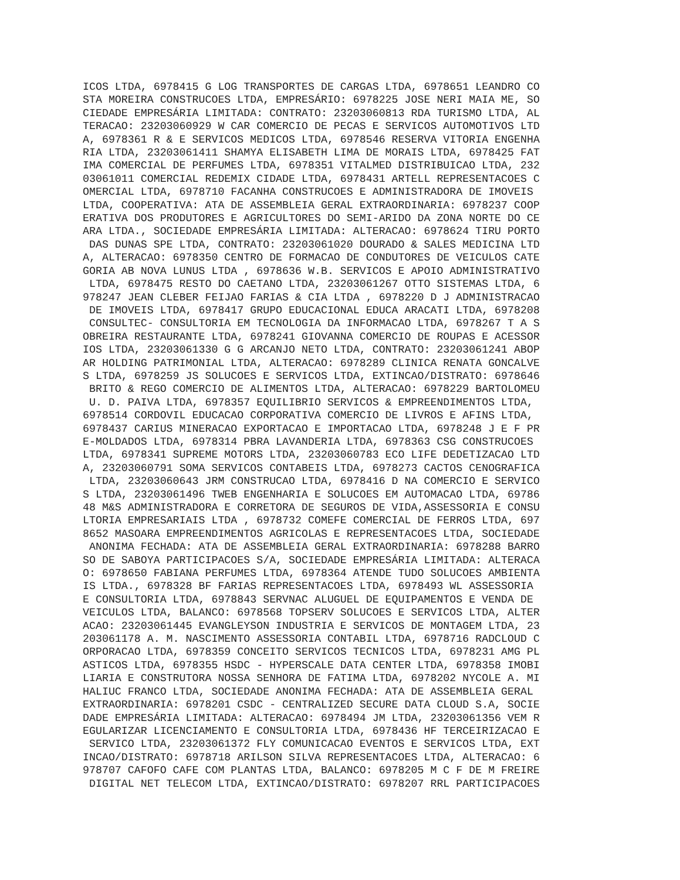ICOS LTDA, 6978415 G LOG TRANSPORTES DE CARGAS LTDA, 6978651 LEANDRO CO
STA MOREIRA CONSTRUCOES LTDA, EMPRESÁRIO: 6978225 JOSE NERI MAIA ME, SO
CIEDADE EMPRESÁRIA LIMITADA: CONTRATO: 23203060813 RDA TURISMO LTDA, AL
TERACAO: 23203060929 W CAR COMERCIO DE PECAS E SERVICOS AUTOMOTIVOS LTD
A, 6978361 R & E SERVICOS MEDICOS LTDA, 6978546 RESERVA VITORIA ENGENHA
RIA LTDA, 23203061411 SHAMYA ELISABETH LIMA DE MORAIS LTDA, 6978425 FAT
IMA COMERCIAL DE PERFUMES LTDA, 6978351 VITALMED DISTRIBUICAO LTDA, 232
03061011 COMERCIAL REDEMIX CIDADE LTDA, 6978431 ARTELL REPRESENTACOES C
OMERCIAL LTDA, 6978710 FACANHA CONSTRUCOES E ADMINISTRADORA DE IMOVEIS 
LTDA, COOPERATIVA: ATA DE ASSEMBLEIA GERAL EXTRAORDINARIA: 6978237 COOP
ERATIVA DOS PRODUTORES E AGRICULTORES DO SEMI-ARIDO DA ZONA NORTE DO CE
ARA LTDA., SOCIEDADE EMPRESÁRIA LIMITADA: ALTERACAO: 6978624 TIRU PORTO
 DAS DUNAS SPE LTDA, CONTRATO: 23203061020 DOURADO & SALES MEDICINA LTD
A, ALTERACAO: 6978350 CENTRO DE FORMACAO DE CONDUTORES DE VEICULOS CATE
GORIA AB NOVA LUNUS LTDA , 6978636 W.B. SERVICOS E APOIO ADMINISTRATIVO
 LTDA, 6978475 RESTO DO CAETANO LTDA, 23203061267 OTTO SISTEMAS LTDA, 6
978247 JEAN CLEBER FEIJAO FARIAS & CIA LTDA , 6978220 D J ADMINISTRACAO
 DE IMOVEIS LTDA, 6978417 GRUPO EDUCACIONAL EDUCA ARACATI LTDA, 6978208
 CONSULTEC- CONSULTORIA EM TECNOLOGIA DA INFORMACAO LTDA, 6978267 T A S
OBREIRA RESTAURANTE LTDA, 6978241 GIOVANNA COMERCIO DE ROUPAS E ACESSOR
IOS LTDA, 23203061330 G G ARCANJO NETO LTDA, CONTRATO: 23203061241 ABOP
AR HOLDING PATRIMONIAL LTDA, ALTERACAO: 6978289 CLINICA RENATA GONCALVE
S LTDA, 6978259 JS SOLUCOES E SERVICOS LTDA, EXTINCAO/DISTRATO: 6978646
 BRITO & REGO COMERCIO DE ALIMENTOS LTDA, ALTERACAO: 6978229 BARTOLOMEU
 U. D. PAIVA LTDA, 6978357 EQUILIBRIO SERVICOS & EMPREENDIMENTOS LTDA,
6978514 CORDOVIL EDUCACAO CORPORATIVA COMERCIO DE LIVROS E AFINS LTDA,
6978437 CARIUS MINERACAO EXPORTACAO E IMPORTACAO LTDA, 6978248 J E F PR
E-MOLDADOS LTDA, 6978314 PBRA LAVANDERIA LTDA, 6978363 CSG CONSTRUCOES 
LTDA, 6978341 SUPREME MOTORS LTDA, 23203060783 ECO LIFE DEDETIZACAO LTD
A, 23203060791 SOMA SERVICOS CONTABEIS LTDA, 6978273 CACTOS CENOGRAFICA
 LTDA, 23203060643 JRM CONSTRUCAO LTDA, 6978416 D NA COMERCIO E SERVICO
S LTDA, 23203061496 TWEB ENGENHARIA E SOLUCOES EM AUTOMACAO LTDA, 69786
48 M&S ADMINISTRADORA E CORRETORA DE SEGUROS DE VIDA,ASSESSORIA E CONSU
LTORIA EMPRESARIAIS LTDA , 6978732 COMEFE COMERCIAL DE FERROS LTDA, 697
8652 MASOARA EMPREENDIMENTOS AGRICOLAS E REPRESENTACOES LTDA, SOCIEDADE
 ANONIMA FECHADA: ATA DE ASSEMBLEIA GERAL EXTRAORDINARIA: 6978288 BARRO
SO DE SABOYA PARTICIPACOES S/A, SOCIEDADE EMPRESÁRIA LIMITADA: ALTERACA
O: 6978650 FABIANA PERFUMES LTDA, 6978364 ATENDE TUDO SOLUCOES AMBIENTA
IS LTDA., 6978328 BF FARIAS REPRESENTACOES LTDA, 6978493 WL ASSESSORIA 
E CONSULTORIA LTDA, 6978843 SERVNAC ALUGUEL DE EQUIPAMENTOS E VENDA DE 
VEICULOS LTDA, BALANCO: 6978568 TOPSERV SOLUCOES E SERVICOS LTDA, ALTER
ACAO: 23203061445 EVANGLEYSON INDUSTRIA E SERVICOS DE MONTAGEM LTDA, 23
203061178 A. M. NASCIMENTO ASSESSORIA CONTABIL LTDA, 6978716 RADCLOUD C
ORPORACAO LTDA, 6978359 CONCEITO SERVICOS TECNICOS LTDA, 6978231 AMG PL
ASTICOS LTDA, 6978355 HSDC - HYPERSCALE DATA CENTER LTDA, 6978358 IMOBI
LIARIA E CONSTRUTORA NOSSA SENHORA DE FATIMA LTDA, 6978202 NYCOLE A. MI
HALIUC FRANCO LTDA, SOCIEDADE ANONIMA FECHADA: ATA DE ASSEMBLEIA GERAL 
EXTRAORDINARIA: 6978201 CSDC - CENTRALIZED SECURE DATA CLOUD S.A, SOCIE
DADE EMPRESÁRIA LIMITADA: ALTERACAO: 6978494 JM LTDA, 23203061356 VEM R
EGULARIZAR LICENCIAMENTO E CONSULTORIA LTDA, 6978436 HF TERCEIRIZACAO E
 SERVICO LTDA, 23203061372 FLY COMUNICACAO EVENTOS E SERVICOS LTDA, EXT
INCAO/DISTRATO: 6978718 ARILSON SILVA REPRESENTACOES LTDA, ALTERACAO: 6
978707 CAFOFO CAFE COM PLANTAS LTDA, BALANCO: 6978205 M C F DE M FREIRE
 DIGITAL NET TELECOM LTDA, EXTINCAO/DISTRATO: 6978207 RRL PARTICIPACOES